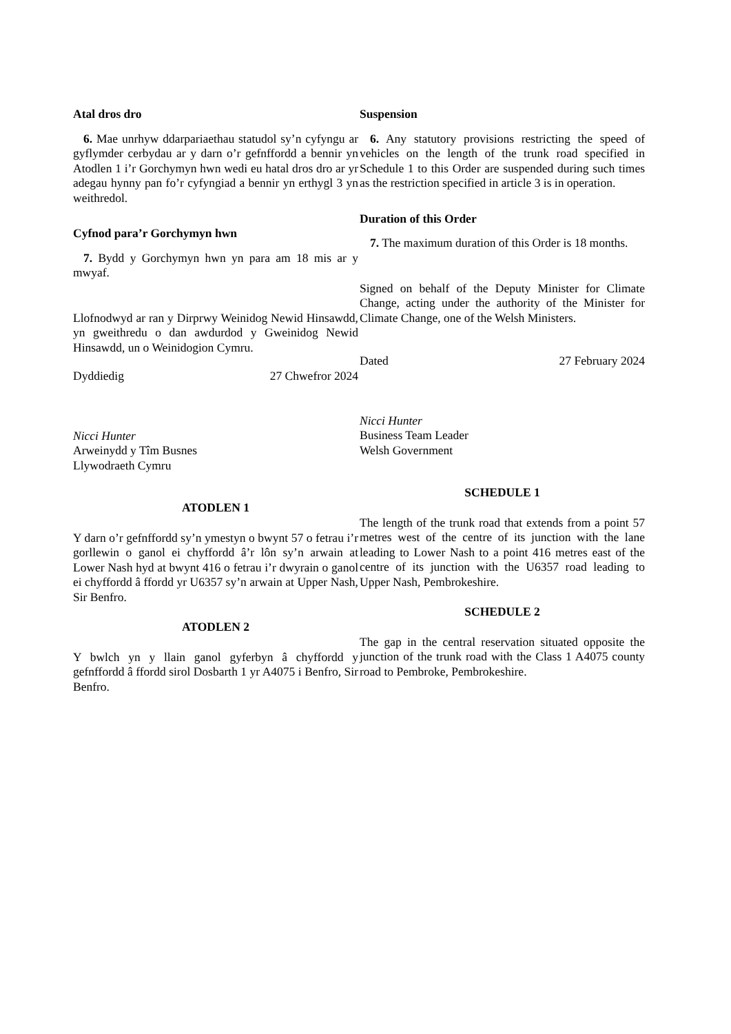Atal dros dro
6. Mae unrhyw ddarpariaethau statudol sy’n cyfyngu ar gyflymder cerbydau ar y darn o’r gefnffordd a bennir yn Atodlen 1 i’r Gorchymyn hwn wedi eu hatal dros dro ar yr adegau hynny pan fo’r cyfyngiad a bennir yn erthygl 3 yn weithredol.
Cyfnod para’r Gorchymyn hwn
7. Bydd y Gorchymyn hwn yn para am 18 mis ar y mwyaf.
Llofnodwyd ar ran y Dirprwy Weinidog Newid Hinsawdd, yn gweithredu o dan awdurdod y Gweinidog Newid Hinsawdd, un o Weinidogion Cymru.
Dyddiedig 27 Chwefror 2024
Nicci Hunter
Arweinydd y Tîm Busnes
Llywodraeth Cymru
ATODLEN 1
Y darn o’r gefnffordd sy’n ymestyn o bwynt 57 o fetrau i’r gorllewin o ganol ei chyffordd â’r lôn sy’n arwain at Lower Nash hyd at bwynt 416 o fetrau i’r dwyrain o ganol ei chyffordd â ffordd yr U6357 sy’n arwain at Upper Nash, Sir Benfro.
ATODLEN 2
Y bwlch yn y llain ganol gyferbyn â chyffordd y gefnffordd â ffordd sirol Dosbarth 1 yr A4075 i Benfro, Sir Benfro.
Suspension
6. Any statutory provisions restricting the speed of vehicles on the length of the trunk road specified in Schedule 1 to this Order are suspended during such times as the restriction specified in article 3 is in operation.
Duration of this Order
7. The maximum duration of this Order is 18 months.
Signed on behalf of the Deputy Minister for Climate Change, acting under the authority of the Minister for Climate Change, one of the Welsh Ministers.
Dated 27 February 2024
Nicci Hunter
Business Team Leader
Welsh Government
SCHEDULE 1
The length of the trunk road that extends from a point 57 metres west of the centre of its junction with the lane leading to Lower Nash to a point 416 metres east of the centre of its junction with the U6357 road leading to Upper Nash, Pembrokeshire.
SCHEDULE 2
The gap in the central reservation situated opposite the junction of the trunk road with the Class 1 A4075 county road to Pembroke, Pembrokeshire.